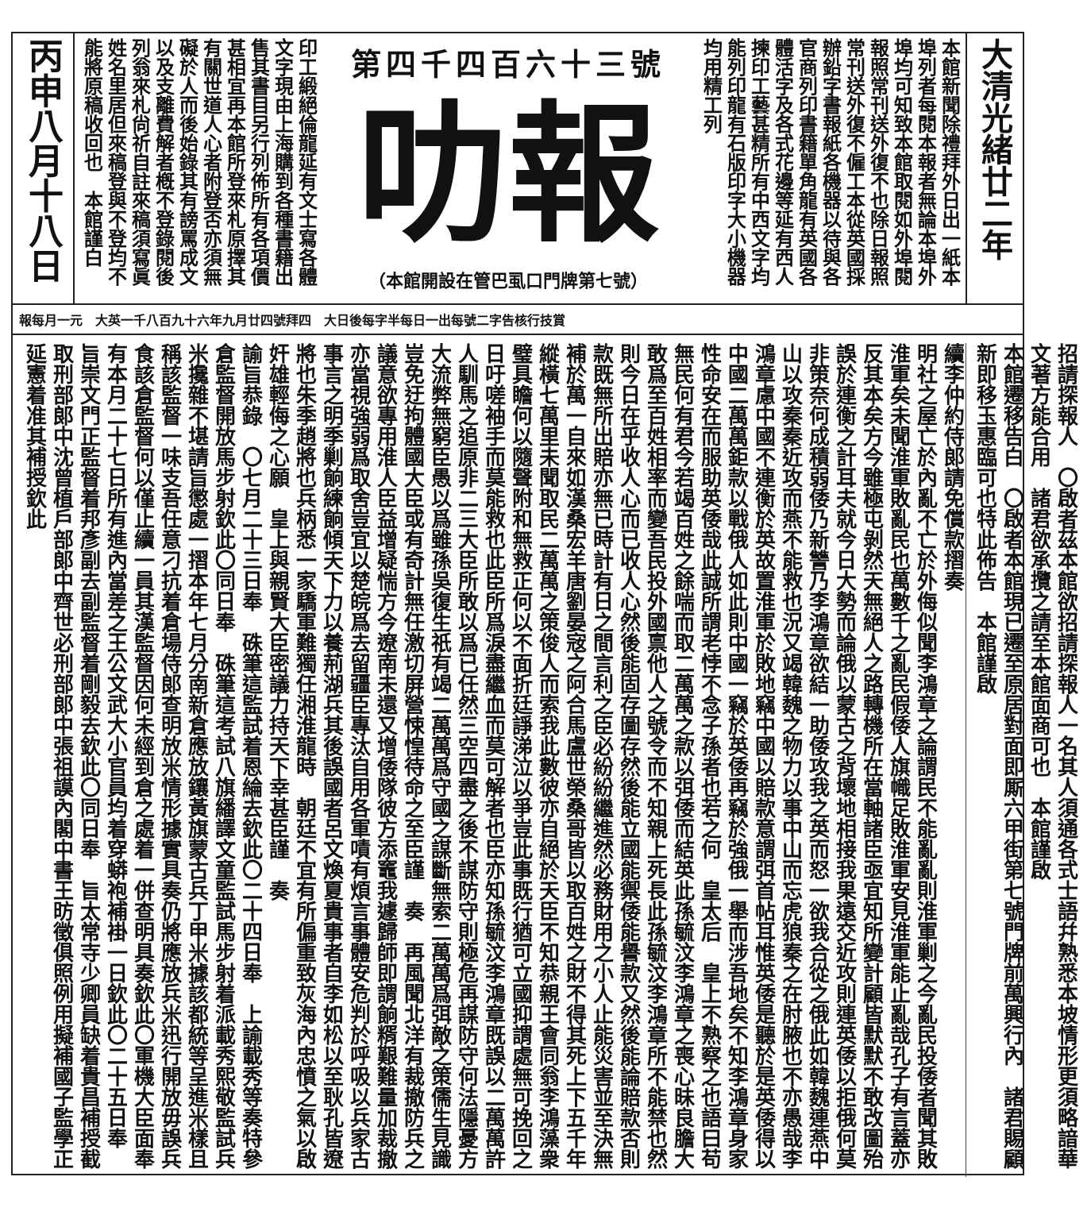大清光緒廿二年
本館新聞除禮拜外日出一紙本埠列者每閱本報者無論本埠外埠均可知致本館取閱如外埠閱報照常刊送外復不也除日報照常刊送外復不僱工本從英國採辦鉛字書報紙各機器以待與各官商列印書籍單角龍有英國各體活字及各式花邊等延有西人揀印工藝甚精所有中西文字均能列印龍有石版印字大小機器均用精工列
第四千四百六十三號
叻報
（本館開設在管巴虱口門牌第七號）
印工緞絕倫龍延有文士寫各體文字現由上海購到各種書籍出售其書目另行列佈所有各項價甚相宜再本館所登來札原擇其有關世道人心者附登否亦須無礙於人而後始錄其有謗罵成文以及支離費解者槪不登錄閱後列翁來札尙祈自註來稿須寫眞姓名里居但來稿登與不登均不能將原稿收回也　本館謹白
丙申八月十八日
報每月一元　大英一千八百九十六年九月廿四號拜四　大日後每字半每日一出每號二字告核行技賞
招請探報人　〇啟者茲本館欲招請探報人一名其人須通各式士語幷熟悉本坡情形更須略諳華文著方能合用　諸君欲承攬之請至本館面商可也　本館謹啟
本館遷移告白　〇啟者本館現已遷至原居對面即厮六甲街第七號門牌前萬興行內　諸君賜顧新即移玉惠臨可也特此佈告　本館謹啟
續李仲約侍郎請免償款摺奏
明社之屋亡於內亂不亡於外侮似聞李鴻章之論謂民不能亂亂則淮軍剿之今亂民投倭者聞其敗淮軍矣未聞淮軍敗亂民也萬數千之亂民假倭人旗幟足敗淮軍安見淮軍能止亂哉孔子有言蓋亦反其本矣方今雖極屯剝然天無絕人之路轉機所在當軸諸臣亟宜知所變計顧皆默默不敢改圖殆誤於連衡之計耳夫就今日大勢而論俄以蒙古之背壞地相接我果遠交近攻則連英倭以拒俄何莫非策奈何成積弱倭乃新讐乃李鴻章欲結一助倭攻我之英而怒一欲我合從之俄此如韓魏連燕中山以攻秦秦近攻而燕不能救也況又竭韓魏之物力以事中山而忘虎狼秦之在肘腋也不亦愚哉李鴻章慮中國不連衡於英故置淮軍於敗地竊中國以賠款意謂弭首帖耳惟英倭是聽於是英倭得以中國二萬萬鉅款以戰俄人如此則中國一竊於英倭再竊於強俄一舉而涉吾地矣不知李鴻章身家性命安在而服助英倭哉此誠所謂老悖不念子孫者也若之何　皇太后　皇上不熟察之也語曰苟無民何有君今若竭百姓之餘喘而取二萬萬之款以弭倭而結英此孫毓汶李鴻章之喪心昧良膽大敢爲至百姓相率而變吾民投外國禀他人之號令而不知親上死長此孫毓汶李鴻章所不能禁也然則今日在乎收人心而已收人心然後能固存圖存然後能立國能禦倭能譽款又然後能論賠款否則款既無所出賠亦無已時計有日之間言利之臣必紛紛繼進然必務財用之小人止能災害並至決無補於萬一自來如漢桑宏羊唐劉晏宼之阿合馬盧世榮桑哥皆以取百姓之財不得其死上下五千年縱橫七萬里未聞取民二萬萬之策俊人而索我此數彼亦自絕於天臣不知恭親王會同翁李鴻藻衆璧具瞻何以隨聲附和無救正何以不面折廷諍涕泣以爭豈此事既行猶可立國抑謂處無可挽回之日吁嗟袖手而莫能救也此臣所爲淚盡繼血而莫可解者也臣亦知孫毓汶李鴻章既誤以二萬萬許人馴馬之追原非二三大臣所敢以爲已任然三空四盡之後不謀防守則極危再謀防守何法隱憂方大流弊無窮臣愚以爲雖孫吳復生祇有竭二萬萬爲守國之謀斷無索二萬萬爲弭敵之策儒生見識豈免迂拘體國大臣或有奇計無任激切屏營悚惶待命之至臣謹　奏　再風聞北洋有裁撤防兵之議意欲專用淮人臣益增疑惴方今遼南未還又增倭隊彼方添竈我遽歸師即謂餉糈艱難量加裁撤亦當視強弱爲取舍豈宜以楚皖爲去留疆臣專汰自用各軍嘖有煩言事體安危判於呼吸以兵家古事言之明季剿餉練餉傾天下力以養荊湖兵其後誤國者呂文煥夏貴事者自李如松以至耿孔皆遼將也朱季趙將也兵柄悉一家驕軍難獨任湘淮龍時　朝廷不宜有所偏重致灰海內忠憤之氣以啟奸雄輕侮之心願　皇上與親賢大臣密議力持天下幸甚臣謹　奏
諭旨恭錄　〇七月二十三日奉　硃筆這監試着恩綸去欽此〇二十四日奉　上諭載秀等奏特參倉監督開放馬步射欽此〇同日奉　硃筆這考試八旗繙譯文童監試馬步射着派載秀熙敬監試兵米攙雜不堪請旨懲處一摺本年七月分南新倉應放鑲黃旗蒙古兵丁甲米據該都統等呈進米樣且稱該監督一味支吾任意刁抗着倉場侍郎查明放米情形據實具奏仍將應放兵米迅行開放毋誤兵食該倉監督何以僅止續一員其漢監督因何未經到倉之處着一併查明具奏欽此〇軍機大臣面奉有本月二十七日所有進內當差之王公文武大小官員均着穿蟒袍補褂一日欽此〇二十五日奉　旨崇文門正監督着邦彥副去副監督着剛毅去欽此〇同日奉　旨太常寺少卿員缺着貴昌補授截取刑部郎中沈曾植戶部郎中齊世必刑部郎中張祖謨內閣中書王昉徵俱照例用擬補國子監學正延憲着准其補授欽此